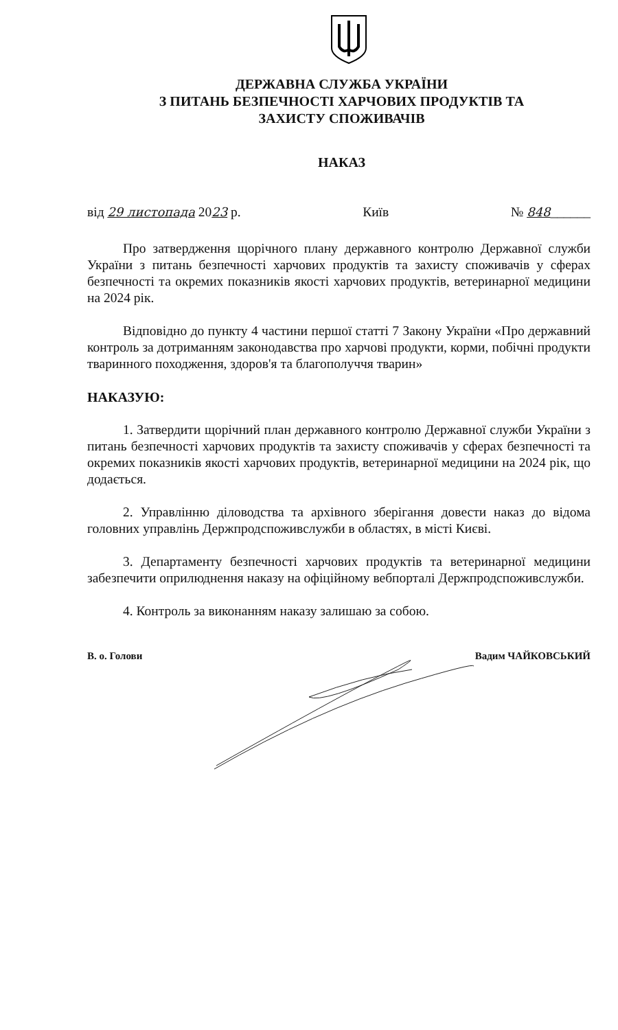ДЕРЖАВНА СЛУЖБА УКРАЇНИ
З ПИТАНЬ БЕЗПЕЧНОСТІ ХАРЧОВИХ ПРОДУКТІВ ТА
ЗАХИСТУ СПОЖИВАЧІВ
НАКАЗ
від 29 листопада 2023 р. Київ № 848______
Про затвердження щорічного плану державного контролю Державної служби України з питань безпечності харчових продуктів та захисту споживачів у сферах безпечності та окремих показників якості харчових продуктів, ветеринарної медицини на 2024 рік.
Відповідно до пункту 4 частини першої статті 7 Закону України «Про державний контроль за дотриманням законодавства про харчові продукти, корми, побічні продукти тваринного походження, здоров'я та благополуччя тварин»
НАКАЗУЮ:
1. Затвердити щорічний план державного контролю Державної служби України з питань безпечності харчових продуктів та захисту споживачів у сферах безпечності та окремих показників якості харчових продуктів, ветеринарної медицини на 2024 рік, що додається.
2. Управлінню діловодства та архівного зберігання довести наказ до відома головних управлінь Держпродспоживслужби в областях, в місті Києві.
3. Департаменту безпечності харчових продуктів та ветеринарної медицини забезпечити оприлюднення наказу на офіційному вебпорталі Держпродспоживслужби.
4. Контроль за виконанням наказу залишаю за собою.
В. о. Голови Вадим ЧАЙКОВСЬКИЙ